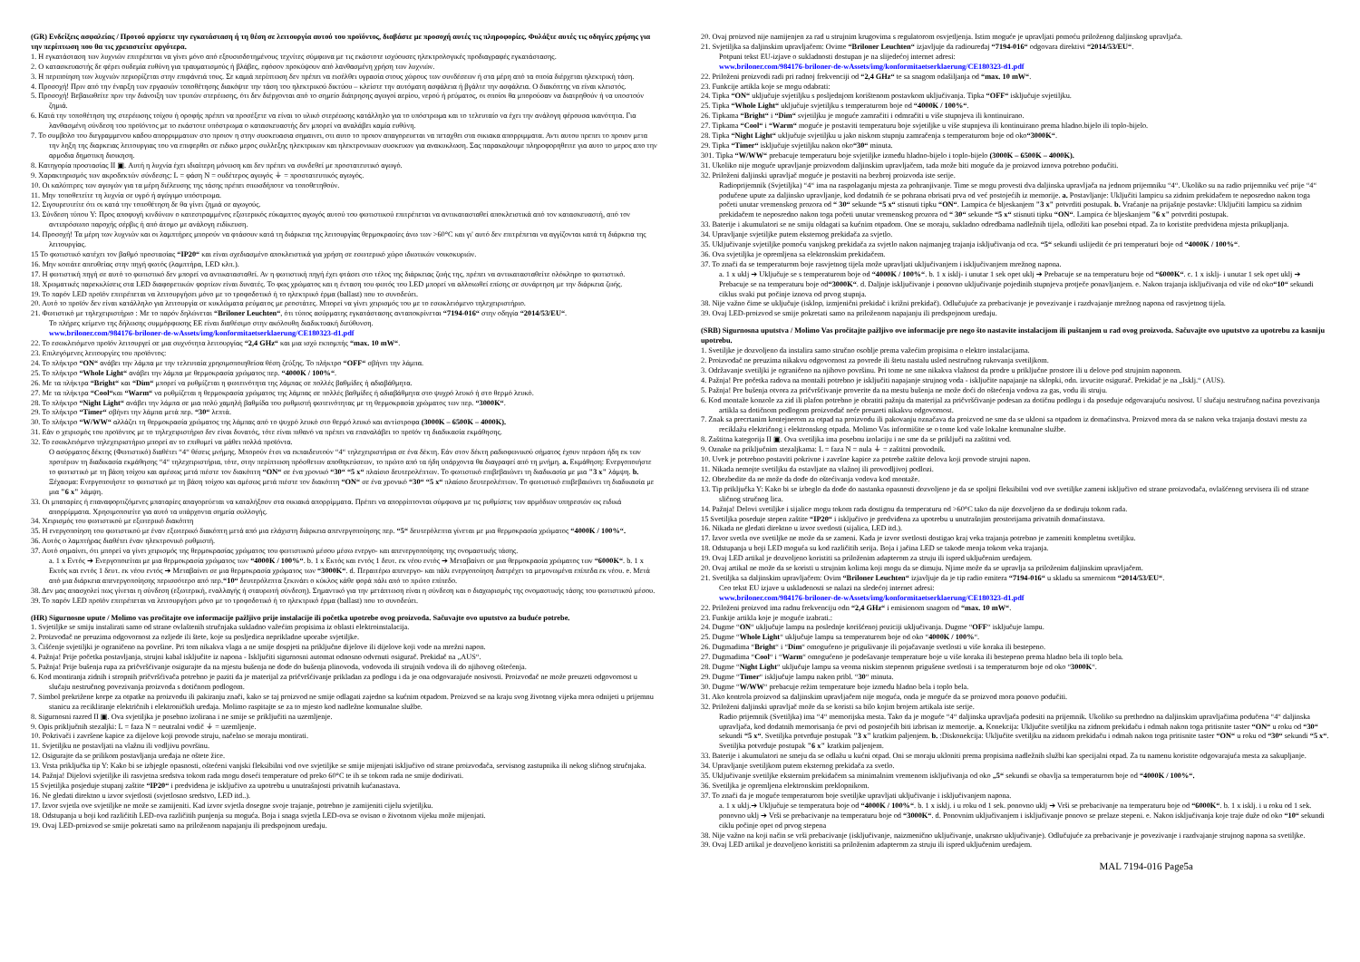(GR) Ενδείξεις ασφαλείας / Προτού αρχίσετε την εγκατάσταση ή τη θέση σε λειτουργία αυτού του προϊόντος, διαβάστε με προσοχή αυτές τις πληροφορίες. Φυλάξτε αυτές τις οδηγίες χρήσης για την περίπτωση που θα τις χρειαστείτε αργότερα.
1. Η εγκατάσταση των λυχνιών επιτρέπεται να γίνει μόνο από εξουσιοδοτημένους τεχνίτες σύμφωνα με τις εκάστοτε ισχύουσες ηλεκτρολογικές προδιαγραφές εγκατάστασης.
2. Ο κατασκευαστής δε φέρει ουδεμία ευθύνη για τραυματισμούς ή βλάβες, εφόσον προκύψουν από λανθασμένη χρήση των λυχνιών.
3. Η περιποίηση των λυχνιών περιορίζεται στην επιφάνειά τους. Σε καμιά περίπτωση δεν πρέπει να εισέλθει υγρασία στους χώρους των συνδέσεων ή στα μέρη από τα οποία διέρχεται ηλεκτρική τάση.
4. Προσοχή! Πριν από την έναρξη των εργασιών τοποθέτησης διακόψτε την τάση του ηλεκτρικού δικτύου – κλείστε την αυτόματη ασφάλεια ή βγάλτε την ασφάλεια. Ο διακόπτης να είναι κλειστός.
5. Προσοχή! Βεβαιωθείτε πριν την διάνοιξη των τρυπών στερέωσης, ότι δεν διέρχονται από το σημείο διάτρησης αγωγοί αερίου, νερού ή ρεύματος, οι οποίοι θα μπορούσαν να διατρηθούν ή να υποστούν ζημιά.
6. Κατά την τοποθέτηση της στερέωσης τοίχου ή οροφής πρέπει να προσέξετε να είναι το υλικό στερέωσης κατάλληλο για το υπόστρωμα και το τελευταίο να έχει την ανάλογη φέρουσα ικανότητα. Για λανθασμένη σύνδεση του προϊόντος με το εκάστοτε υπόστρωμα ο κατασκευαστής δεν μπορεί να αναλάβει καμία ευθύνη.
7. Το συμβολο του διεγραμμενου καδου απορριμματων στο προιον η στην συσκευασια σημαινει, οτι αυτο το προιον απαγορευεται να πεταχθει στα οικιακα απορριμματα. Αντι αυτου πρεπει το προιον μετα την ληξη της διαρκειας λειτουργιας του να επιφερθει σε ειδικο μερος συλλεξης ηλεκτρικων και ηλεκτρονικων συσκευων για ανακυκλωση. Σας παρακαλουμε πληροφορηθειτε για αυτο το μερος απο την αρμοδια δημοτικη διοικηση.
8. Κατηγορία προστασίας II ▣. Αυτή η λυχνία έχει ιδιαίτερη μόνωση και δεν πρέπει να συνδεθεί με προστατευτικό αγωγό.
9. Χαρακτηρισμός των ακροδεκτών σύνδεσης: L = φάση N = ουδέτερος αγωγός ⏚ = προστατευτικός αγωγός.
10. Οι καλύπτρες των αγωγών για τα μέρη διέλευσης της τάσης πρέπει οπωσδήποτε να τοποθετηθούν.
11. Μην τοποθετείτε τη λυχνία σε υγρό ή αγώγιμο υπόστρωμα.
12. Σιγουρευτείτε ότι οι κατά την τοποθέτηση δε θα γίνει ζημιά σε αγωγούς.
13. Σύνδεση τύπου Y: Προς αποφυγή κινδύνων ο κατεστραμμένος εξωτερικός εύκαμπτος αγωγός αυτού του φωτιστικού επιτρέπεται να αντικατασταθεί αποκλειστικά από τον κατασκευαστή, από τον αντιπρόσωπο παροχής σέρβις ή από άτομο με ανάλογη ειδίκευση.
14. Προσοχή! Τα μέρη των λυχνιών και οι λαμπτήρες μπορούν να φτάσουν κατά τη διάρκεια της λειτουργίας θερμοκρασίες άνω των >60°C και γι' αυτό δεν επιτρέπεται να αγγίζονται κατά τη διάρκεια της λειτουργίας.
15 Το φωτιστικό κατέχει τον βαθμό προστασίας “IP20“ και είναι σχεδιασμένο αποκλειστικά για χρήση σε εσωτερικό χώρο ιδιωτικών νοικοκυριών.
16. Μην κοιτάτε απευθείας στην πηγή φωτός (λαμπτήρα, LED κλπ.).
17. Η φωτιστική πηγή σε αυτό το φωτιστικό δεν μπορεί να αντικατασταθεί. Αν η φωτιστική πηγή έχει φτάσει στο τέλος της διάρκειας ζωής της, πρέπει να αντικατασταθείτε ολόκληρο το φωτιστικό.
18. Χρωματικές παρεκκλίσεις στα LED διαφορετικών φορτίων είναι δυνατές. Το φως χρώματος και η ένταση του φωτός του LED μπορεί να αλλοιωθεί επίσης σε συνάρτηση με την διάρκεια ζωής.
19. Το παρόν LED προϊόν επιτρέπεται να λειτουργήσει μόνο με το τροφοδοτικό ή το ηλεκτρικό έρμα (ballast) που το συνοδεύει.
20. Αυτό το προϊόν δεν είναι κατάλληλο για λειτουργία σε κυκλώματα ρεύματος με ρεοστάτες. Μπορεί να γίνει χειρισμός του με το εσωκλειόμενο τηλεχειριστήριο.
21. Φωτιστικό με τηλεχειριστήριο : Με το παρόν δηλώνεται “Briloner Leuchten“, ότι τύπος ασύρματης εγκατάστασης ανταποκρίνεται “7194-016“ στην οδηγία “2014/53/EU“.
Το πλήρες κείμενο της δήλωσης συμμόρφωσης ΕΕ είναι διαθέσιμο στην ακόλουθη διαδικτυακή διεύθυνση.
www.briloner.com/984176-briloner-de-wAssets/img/konformitaetserklaerung/CE180323-d1.pdf
22. Το εσωκλειόμενο προϊόν λειτουργεί σε μια συχνότητα λειτουργίας “2,4 GHz“ και μια ισχύ εκπομπής “max. 10 mW“.
23. Επιλεγόμενες λειτουργίες του προϊόντος:
24. Το πλήκτρο “ON“ ανάβει την λάμπα με την τελευταία χρησιμοποιηθείσα θέση ζεύξης. Το πλήκτρο “OFF“ σβήνει την λάμπα.
25. Το πλήκτρο “Whole Light“ ανάβει την λάμπα με θερμοκρασία χρώματος περ. “4000K / 100%“.
26. Με τα πλήκτρα “Bright“ και “Dim“ μπορεί να ρυθμίζεται η φωτεινότητα της λάμπας σε πολλές βαθμίδες ή αδιαβάθμητα.
27. Με τα πλήκτρα “Cool“και “Warm“ να ρυθμίζεται η θερμοκρασία χρώματος της λάμπας σε πολλές βαθμίδες ή αδιαβάθμητα στο ψυχρό λευκό ή στο θερμό λευκό.
28. Το πλήκτρο “Night Light“ ανάβει την λάμπα σε μια πολύ χαμηλή βαθμίδα του ρυθμιστή φωτεινότητας με τη θερμοκρασία χρώματος των περ. “3000K“.
29. Το πλήκτρο “Timer“ σβήνει την λάμπα μετά περ. “30“ λεπτά.
30. Το πλήκτρο “W/WW“ αλλάζει τη θερμοκρασία χρώματος της λάμπας από το ψυχρό λευκό στο θερμό λευκό και αντίστροφα (3000K – 6500K – 4000K).
31. Εάν ο χειρισμός του προϊόντος με το τηλεχειριστήριο δεν είναι δυνατός, τότε είναι πιθανό να πρέπει να επαναλάβει το προϊόν τη διαδικασία εκμάθησης.
32. Το εσωκλειόμενο τηλεχειριστήριο μπορεί αν το επιθυμεί να μάθει πολλά προϊόντα.
Ο ασύρματος δέκτης (Φωτιστικό) διαθέτει “4“ θέσεις μνήμης. Μπορούν έτσι να εκπαιδευτούν “4“ τηλεχειριστήρια σε ένα δέκτη. Εάν στον δέκτη ραδιοφωνικού σήματος έχουν περάσει ήδη εκ των προτέρων τη διαδικασία εκμάθησης “4“ τηλεχειριστήρια, τότε, στην περίπτωση πρόσθετων αποθηκεύσεων, το πρώτο από τα ήδη υπάρχοντα θα διαγραφεί από τη μνήμη. a. Εκμάθηση: Ενεργοποιήστε το φωτιστικό με τη βάση τοίχου και αμέσως μετά πιέστε τον διακόπτη “ON“ σε ένα χρονικό “30“ “5 x“ πλαίσιο δευτερολέπτων. Το φωτιστικό επιβεβαιώνει τη διαδικασία με μια "3 x" λάμψη. b. Ξέχασμα: Ενεργοποιήστε το φωτιστικό με τη βάση τοίχου και αμέσως μετά πιέστε τον διακόπτη “ON“ σε ένα χρονικό “30“ “5 x“ πλαίσιο δευτερολέπτων. Το φωτιστικό επιβεβαιώνει τη διαδικασία με μια "6 x" λάμψη.
33. Οι μπαταρίες ή επαναφορτιζόμενες μπαταρίες απαγορεύεται να καταλήξουν στα οικιακά απορρίμματα. Πρέπει να απορρίπτονται σύμφωνα με τις ρυθμίσεις των αρμόδιων υπηρεσιών ως ειδικά απορρίμματα. Χρησιμοποιείτε για αυτό τα υπάρχοντα σημεία συλλογής.
34. Χειρισμός του φωτιστικού με εξωτερικό διακόπτη
35. Η ενεργοποίηση του φωτιστικού με έναν εξωτερικό διακόπτη μετά από μια ελάχιστη διάρκεια απενεργοποίησης περ. “5“ δευτερόλεπτα γίνεται με μια θερμοκρασία χρώματος “4000K / 100%“.
36. Αυτός ο λαμπτήρας διαθέτει έναν ηλεκτρονικό ρυθμιστή.
37. Αυτό σημαίνει, ότι μπορεί να γίνει χειρισμός της θερμοκρασίας χρώματος του φωτιστικού μέσου μέσω ενεργο- και απενεργοποίησης της ονομαστικής τάσης.
a. 1 x Εντός ➔ Ενεργοποιείται με μια θερμοκρασία χρώματος των “4000K / 100%“. b. 1 x Εκτός και εντός 1 δευτ. εκ νέου εντός ➔ Μεταβαίνει σε μια θερμοκρασία χρώματος των “6000K“. b. 1 x Εκτός και εντός 1 δευτ. εκ νέου εντός ➔ Μεταβαίνει σε μια θερμοκρασία χρώματος των “3000K“. d. Περαιτέρω απενεργο- και πάλι ενεργοποίηση διατρέχει τα μεμονωμένα επίπεδα εκ νέου. e. Μετά από μια διάρκεια απενεργοποίησης περισσότερο από περ.“10“ δευτερόλεπτα ξεκινάει ο κύκλος κάθε φορά πάλι από το πρώτο επίπεδο.
38. Δεν μας απασχολεί πως γίνεται η σύνδεση (εξωτερική, εναλλαγής ή σταυρωτή σύνδεση). Σημαντικό για την μετάπτωση είναι η σύνδεση και ο διαχωρισμός της ονομαστικής τάσης του φωτιστικού μέσου.
39. Το παρόν LED προϊόν επιτρέπεται να λειτουργήσει μόνο με το τροφοδοτικό ή το ηλεκτρικό έρμα (ballast) που το συνοδεύει.
(HR) Sigurnosne upute / Molimo vas pročitajte ove informacije pažljivo prije instalacije ili početka upotrebe ovog proizvoda. Sačuvajte ovo uputstvo za buduće potrebe.
1. Svjetiljke se smiju instalirati samo od strane ovlaštenih stručnjaka sukladno važećim propisima iz oblasti elektroinstalacija.
2. Proizvođač ne preuzima odgovornost za ozljede ili štete, koje su posljedica neprikladne uporabe svjetiljke.
3. Čišćenje svjetiljki je ograničeno na površine. Pri tom nikakva vlaga a ne smije dospjeti na priključne dijelove ili dijelove koji vode na mrežni napon.
4. Pažnja! Prije početka postavljanja, strujni kabal isključite iz napona - Isključiti sigurnosni automat odnosno odvrnuti osigurač. Prekidač na „AUS“.
5. Pažnja! Prije bušenja rupa za pričvršćivanje osigurajte da na mjestu bušenja ne dođe do bušenja plinovoda, vodovoda ili strujnih vodova ili do njihovog oštećenja.
6. Kod montiranja zidnih i stropnih pričvršćivača potrebno je paziti da je materijal za pričvršćivanje prikladan za podlogu i da je ona odgovarajuće nosivosti. Proizvođač ne može preuzeti odgovornost u slučaju nestručnog povezivanja proizvoda s dotičnom podlogom.
7. Simbol prekrižene korpe za otpatke na proizvodu ili pakiranju znači, kako se taj proizvod ne smije odlagati zajedno sa kućnim otpadom. Proizvod se na kraju svog životnog vijeka mora odnijeti u prijemnu stanicu za recikliranje električnih i elektroničkih uređaja. Molimo raspitajte se za to mjesto kod nadležne komunalne službe.
8. Sigurnosni razred II ▣. Ova svjetiljka je posebno izolirana i ne smije se priključiti na uzemljenje.
9. Opis priključnih stezaljki: L = faza N = neutralni vodič ⏚ = uzemljenje.
10. Pokrivači i završene kapice za dijelove koji provode struju, načelno se moraju montirati.
11. Svjetiljku ne postavljati na vlažnu ili vodljivu površinu.
12. Osigurajte da se prilikom postavljanja uređaja ne oštete žice.
13. Vrsta priključka tip Y: Kako bi se izbjegle opasnosti, oštećeni vanjski fleksibilni vod ove svjetiljke se smije mijenjati isključivo od strane proizvođača, servisnog zastupnika ili nekog sličnog stručnjaka.
14. Pažnja! Dijelovi svjetiljke ili rasvjetna sredstva tokom rada mogu doseći temperature od preko 60°C te ih se tokom rada ne smije dodirivati.
15 Svjetiljka posjeduje stupanj zaštite “IP20“ i predviđena je isključivo za upotrebu u unutrašnjosti privatnih kućanastava.
16. Ne gledati direktno u izvor svjetlosti (svjetlosno sredstvo, LED itd..).
17. Izvor svjetla ove svjetiljke ne može se zamijeniti. Kad izvor svjetla dosegne svoje trajanje, potrebno je zamijeniti cijelu svjetiljku.
18. Odstupanja u boji kod različitih LED-ova različitih punjenja su moguća. Boja i snaga svjetla LED-ova se ovisno o životnom vijeku može mijenjati.
19. Ovaj LED-proizvod se smije pokretati samo na priloženom napajanju ili predspojnom uređaju.
20. Ovaj proizvod nije namijenjen za rad u strujnim krugovima s regulatorom osvjetljenja. Istim moguće je upravljati pomoću priloženog daljinskog upravljača.
21. Svjetiljka sa daljinskim upravljačem: Ovime “Briloner Leuchten“ izjavljuje da radiouređaj “7194-016“ odgovara direktivi “2014/53/EU“.
Potpuni tekst EU-izjave o sukladnosti dostupan je na slijedećoj internet adresi:
www.briloner.com/984176-briloner-de-wAssets/img/konformitaetserklaerung/CE180323-d1.pdf
22. Priloženi proizvodi radi pri radnoj frekvenciji od “2,4 GHz“ te sa snagom odašiljanja od “max. 10 mW“.
23. Funkcije artikla koje se mogu odabrati:
24. Tipka “ON“ uključuje svjetiljku s posljednjom korištenom postavkom uključivanja. Tipka “OFF“ isključuje svjetiljku.
25. Tipka “Whole Light“ uključuje svjetiljku s temperaturom boje od “4000K / 100%“.
26. Tipkama “Bright“ i “Dim“ svjetiljku je moguće zamračiti i odmračiti u više stupnjeva ili kontinuirano.
27. Tipkama “Cool“ i “Warm“ moguće je postaviti temperaturu boje svjetiljke u više stupnjeva ili kontinuirano prema hladno.bijelo ili toplo-bijelo.
28. Tipka “Night Light“ uključuje svjetiljku u jako niskom stupnju zamračenja s temperaturom boje od oko“3000K“.
29. Tipka “Timer“ isključuje svjetiljku nakon oko“30“ minuta.
301. Tipka “W/WW“ prebacuje temperaturu boje svjetiljke između hladno-bijelo i toplo-bijelo (3000K – 6500K – 4000K).
31. Ukoliko nije moguće upravljanje proizvodom daljinskim upravljačem, tada može biti moguće da je proizvod iznova potrebno podučiti.
32. Priloženi daljinski upravljač moguće je postaviti na bezbroj proizvoda iste serije.
Radioprijemnik (Svjetiljka) “4“ ima na raspolaganju mjesta za pohranjivanje. Time se mogu provesti dva daljinska upravljača na jednom prijemniku “4“. Ukoliko su na radio prijemniku već prije “4“ podučene upute za daljinsko upravljanje, kod dodatnih će se pohrana obrisati prva od već postojećih iz memorije. a. Postavljanje: Uključiti lampicu sa zidnim prekidačem te neposredno nakon toga početi unutar vremenskog prozora od “ 30“ sekunde “5 x“ stisnuti tipku “ON“. Lampica će bljeskanjem "3 x" potvrditi postupak. b. Vraćanje na prijašnje postavke: Uključiti lampicu sa zidnim prekidačem te neposredno nakon toga početi unutar vremenskog prozora od “ 30“ sekunde “5 x“ stisnuti tipku “ON“. Lampica će bljeskanjem "6 x" potvrditi postupak.
33. Baterije i akumulatori se ne smiju oldagati sa kućnim otpadom. One se moraju, sukladno odredbama nadležnih tijela, odložiti kao posebni otpad. Za to koristite predviđena mjesta prikupljanja.
34. Upravljanje svjetiljke putem eksternog prekidača za svjetlo.
35. Uključivanje svjetiljke pomoću vanjskog prekidača za svjetlo nakon najmanjeg trajanja isključivanja od cca. “5“ sekundi uslijedit će pri temperaturi boje od “4000K / 100%“.
36. Ova svjetiljka je opremljena sa elektronskim prekidačem.
37. To znači da se temperaturom boje rasvjetnog tijela može upravljati uključivanjem i isključivanjem mrežnog napona.
a. 1 x uklj ➔ Uključuje se s temperaturom boje od “4000K / 100%“. b. 1 x isklj- i unutar 1 sek opet uklj ➔ Prebacuje se na temperaturu boje od “6000K“. c. 1 x isklj- i unutar 1 sek opet uklj ➔ Prebacuje se na temperaturu boje od“3000K“. d. Daljnje isključivanje i ponovno uključivanje pojedinih stupnjeva protječe ponavljanjem. e. Nakon trajanja isključivanja od više od oko“10“ sekundi ciklus svaki put počinje iznova od prvog stupnja.
38. Nije važno čime se uključuje (isklop, izmjenični prekidač i križni prekidač). Odlučujuće za prebacivanje je povezivanje i razdvajanje mrežnog napona od rasvjetnog tijela.
39. Ovaj LED-proizvod se smije pokretati samo na priloženom napajanju ili predspojnom uređaju.
(SRB) Sigurnosna uputstva / Molimo Vas pročitajte pažljivo ove informacije pre nego što nastavite instalacijom ili puštanjem u rad ovog proizvoda. Sačuvajte ovo uputstvo za upotrebu za kasniju upotrebu.
1. Svetiljke je dozvoljeno da instalira samo stručno osoblje prema važećim propisima o elektro instalacijama.
2. Proizvođač ne preuzima nikakvu odgovornost za povrede ili štetu nastalu usled nestručnog rukovanja svetiljkom.
3. Održavanje svetiljki je ograničeno na njihovo površinu. Pri tome ne sme nikakva vlažnost da prodre u priključne prostore ili u delove pod strujnim naponom.
4. Pažnja! Pre početka radova na montaži potrebno je isključiti napajanje strujnog voda - isključite napajanje na sklopki, odn. izvucite osigurač. Prekidač je na „Isklj.“ (AUS).
5. Pažnja! Pre bušenja otvora za pričvršćivanje proverite da na mestu bušenja ne može doći do oštećenja vodova za gas, vodu ili struju.
6. Kod montaže konzole za zid ili plafon potrebno je obratiti pažnju da materijal za pričvršćivanje podesan za dotičnu podlogu i da poseduje odgovarajuću nosivost. U slučaju nestručnog načina povezivanja artikla sa dotičnom podlogom proizvođač neće preuzeti nikakvu odgovornost.
7. Znak sa precrtanim kontejnerom za otpad na proizvodu ili pakovanju označava da proizvod ne sme da se ukloni sa otpadom iz domaćinstva. Proizvod mora da se nakon veka trajanja dostavi mestu za reciklažu električnog i elektronskog otpada. Molimo Vas informišite se o tome kod vaše lokalne komunalne službe.
8. Zaštitna kategorija II ▣. Ova svetiljka ima posebnu izolaciju i ne sme da se priključi na zaštitni vod.
9. Oznake na priključnim stezaljkama: L = faza N = nula ⏚ = zaštitni provodnik.
10. Uvek je potrebno postaviti pokrivne i završne kapice za potrebe zaštite delova koji provode strujni napon.
11. Nikada nemojte svetiljku da ostavljate na vlažnoj ili provodljivoj podlozi.
12. Obezbedite da ne može da dođe do oštećivanja vodova kod montaže.
13. Tip priključka Y: Kako bi se izbeglo da dođe do nastanka opasnosti dozvoljeno je da se spoljni fleksibilni vod ove svetiljke zameni isključivo od strane proizvođača, ovlašćenog servisera ili od strane sličnog stručnog lica.
14. Pažnja! Delovi svetiljke i sijalice mogu tokom rada dostignu da temperaturu od >60°C tako da nije dozvoljeno da se dodiruju tokom rada.
15 Svetiljka poseduje stepen zaštite “IP20“ i isključivo je predviđena za upotrebu u unutrašnjim prostorijama privatnih domaćinstava.
16. Nikada ne gledati direktno u izvor svetlosti (sijalica, LED itd.).
17. Izvor svetla ove svetiljke ne može da se zameni. Kada je izvor svetlosti dostigao kraj veka trajanja potrebno je zameniti kompletnu svetiljku.
18. Odstupanja u boji LED moguća su kod različitih serija. Boja i jačina LED se takođe menja tokom veka trajanja.
19. Ovaj LED artikal je dozvoljeno koristiti sa priloženim adapterom za struju ili ispred uključenim uređajem.
20. Ovaj artikal ne može da se koristi u strujnim kolima koji mogu da se dimuju. Njime može da se upravlja sa priloženim daljinskim upravljačem.
21. Svetiljka sa daljinskim upravljačem: Ovim “Briloner Leuchten“ izjavljuje da je tip radio emitera “7194-016“ u skladu sa smernicom “2014/53/EU“.
Ceo tekst EU izjave u usklađenosti se nalazi na sledećoj internet adresi:
www.briloner.com/984176-briloner-de-wAssets/img/konformitaetserklaerung/CE180323-d1.pdf
22. Priloženi proizvod ima radnu frekvenciju odn “2,4 GHz“ i emisionom snagom od “max. 10 mW“.
23. Funkije artikla koje je moguće izabrati.:
24. Dugme “ON“ uključuje lampu na poslednje korišćenoj poziciji uključivanja. Dugme “OFF“ isključuje lampu.
25. Dugme “Whole Light“ uključuje lampu sa temperaturom boje od oko “4000K / 100%“.
26. Dugmadima “Bright“ i “Dim“ omogućeno je prigušivanje ili pojačavanje svetlosti u više koraka ili bestepeno.
27. Dugmadima “Cool“ i “Warm“ omogućeno je podešavanje temperature boje u više koraka ili bestepeno prema hladno bela ili toplo bela.
28. Dugme “Night Light“ uključuje lampu sa veoma niskim stepenom prigušene svetlosti i sa temperaturom boje od oko “3000K“.
29. Dugme “Timer“ isključuje lampu nakon pribl. “30“ minuta.
30. Dugme “W/WW“ prebacuje režim temperature boje između hladno bela i toplo bela.
31. Ako kontrola proizvod sa daljinskim upravljačem nije moguća, onda je moguće da se proizvod mora ponovo podučiti.
32. Priloženi daljinski upravljač može da se koristi sa bilo kojim brojem artikala iste serije.
Radio prijemnik (Svetiljka) ima “4“ memorijska mesta. Tako da je moguće “4“ daljinska upravljača podesiti na prijemnik. Ukoliko su prethodno na daljinskim upravljačima podučena “4“ daljinska upravljača, kod dodatnih memorisanja će prvi od postojećih biti izbrisan iz memorije. a. Konekcija: Uključite svetiljku na zidnom prekidaču i odmah nakon toga pritisnite taster “ON“ u roku od “30“ sekundi “5 x“. Svetiljka potvrđuje postupak "3 x" kratkim paljenjem. b. :Diskonekcija: Uključite svetiljku na zidnom prekidaču i odmah nakon toga pritisnite taster “ON“ u roku od “30“ sekundi “5 x“. Svetiljka potvrđuje postupak "6 x" kratkim paljenjem.
33. Baterije i akumulatori ne smeju da se odlažu u kućni otpad. Oni se moraju ukloniti prema propisima nadležnih službi kao specijalni otpad. Za tu namenu koristite odgovarajuća mesta za sakupljanje.
34. Upravljanje svetiljkom putem eksternog prekidača za svetlo.
35. Uključivanje svetiljke eksternim prekidačem sa minimalnim vremenom isključivanja od oko „5“ sekundi se obavlja sa temperaturom boje od “4000K / 100%“.
36. Svetiljka je opremljena elektronskim preklopnikom.
37. To znači da je moguće temperaturom boje svetiljke upravljati uključivanje i isključivanjem napona.
a. 1 x uklj.➔ Uključuje se temperatura boje od “4000K / 100%“. b. 1 x isklj. i u roku od 1 sek. ponovno uklj ➔ Vrši se prebacivanje na temperaturu boje od “6000K“. b. 1 x isklj. i u roku od 1 sek. ponovno uklj ➔ Vrši se prebacivanje na temperaturu boje od “3000K“. d. Ponovnim uključivanjem i isključivanje ponovo se prelaze stepeni. e. Nakon isključivanja koje traje duže od oko “10“ sekundi ciklu počinje opet od prvog stepena
38. Nije važno na koji način se vrši prebacivanje (isključivanje, naizmenično uključivanje, unakrsno uključivanje). Odlučujuće za prebacivanje je povezivanje i razdvajanje strujnog napona sa svetiljke.
39. Ovaj LED artikal je dozvoljeno koristiti sa priloženim adapterom za struju ili ispred uključenim uređajem.
MAL 7194-016 Page5a